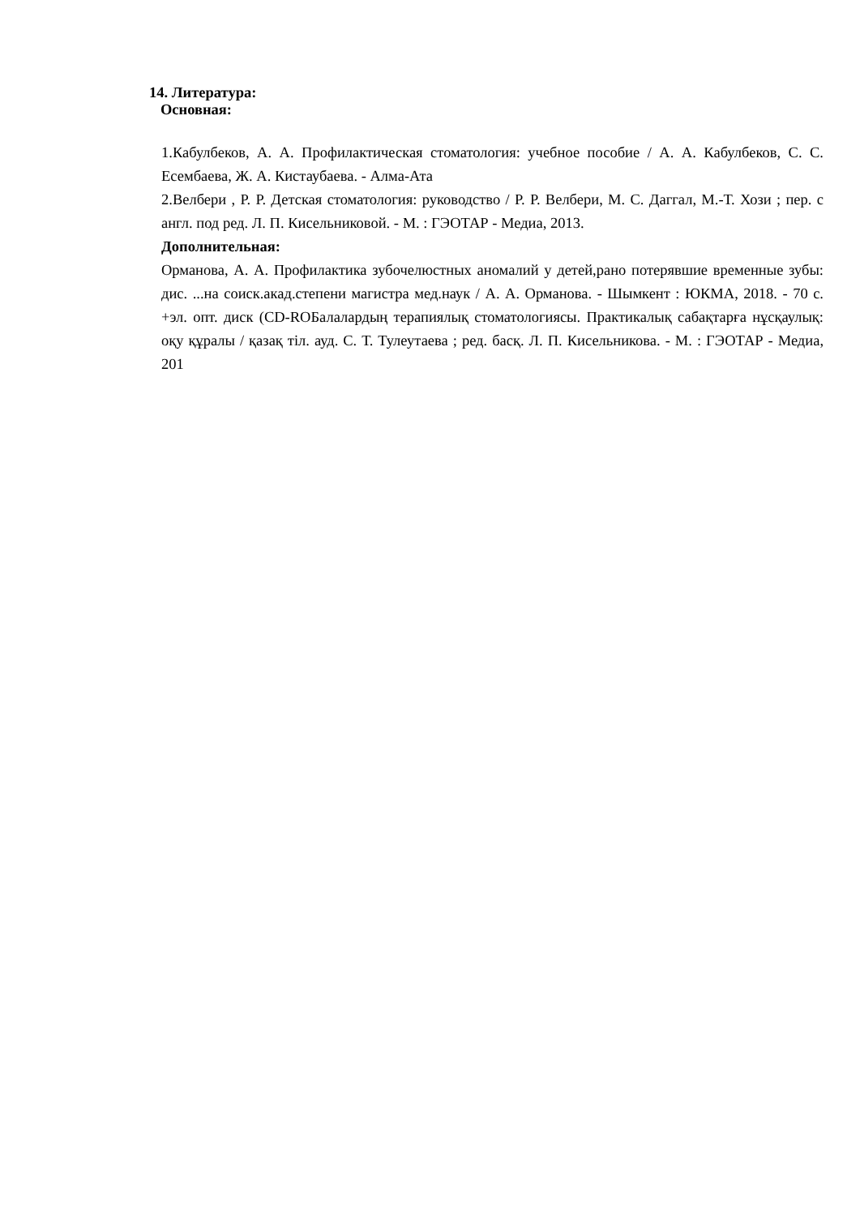14. Литература:
Основная:
1.Кабулбеков, А. А. Профилактическая стоматология: учебное пособие / А. А. Кабулбеков, С. С. Есембаева, Ж. А. Кистаубаева. - Алма-Ата
2.Велбери , Р. Р. Детская стоматология: руководство / Р. Р. Велбери, М. С. Даггал, М.-Т. Хози ; пер. с англ. под ред. Л. П. Кисельниковой. - М. : ГЭОТАР - Медиа, 2013.
Дополнительная:
Орманова, А. А. Профилактика зубочелюстных аномалий у детей,рано потерявшие временные зубы: дис. ...на соиск.акад.степени магистра мед.наук / А. А. Орманова. - Шымкент : ЮКМА, 2018. - 70 с. +эл. опт. диск (CD-ROБалалардың терапиялық стоматологиясы. Практикалық сабақтарға нұсқаулық: оқу құралы / қазақ тіл. ауд. С. Т. Тулеутаева ; ред. басқ. Л. П. Кисельникова. - М. : ГЭОТАР - Медиа, 201